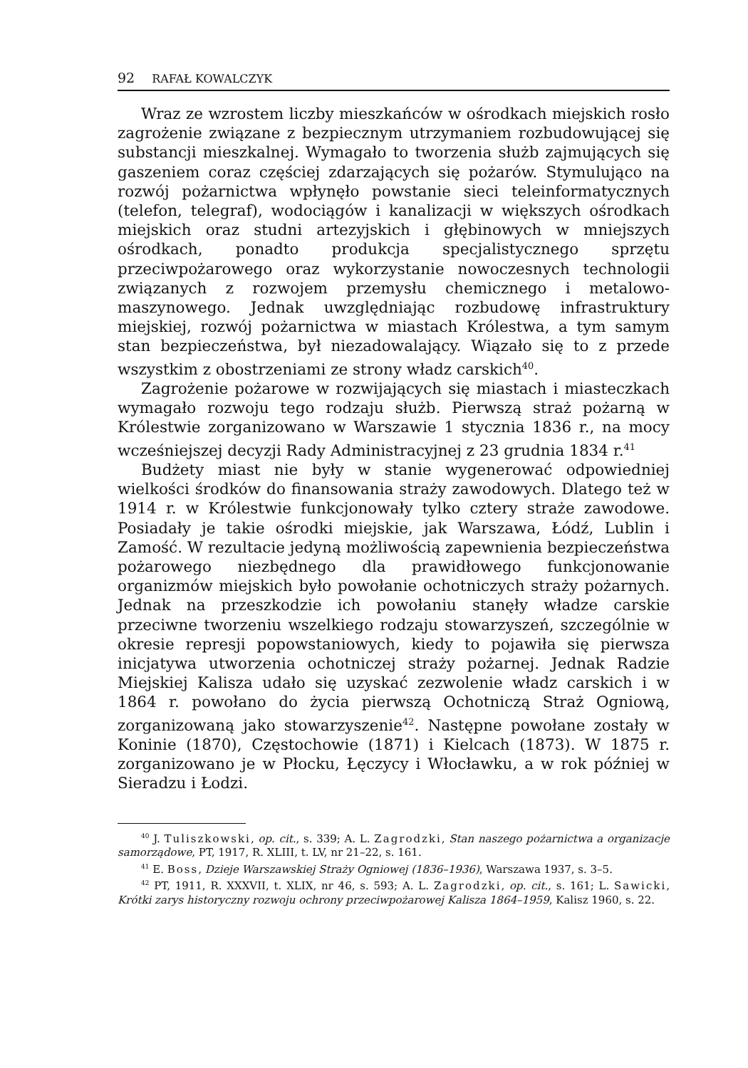92 RAFAŁ KOWALCZYK
Wraz ze wzrostem liczby mieszkańców w ośrodkach miejskich rosło zagrożenie związane z bezpiecznym utrzymaniem rozbudowującej się substancji mieszkalnej. Wymagało to tworzenia służb zajmujących się gaszeniem coraz częściej zdarzających się pożarów. Stymulująco na rozwój pożarnictwa wpłynęło powstanie sieci teleinformatycznych (telefon, telegraf), wodociągów i kanalizacji w większych ośrodkach miejskich oraz studni artezyjskich i głębinowych w mniejszych ośrodkach, ponadto produkcja specjalistycznego sprzętu przeciwpożarowego oraz wykorzystanie nowoczesnych technologii związanych z rozwojem przemysłu chemicznego i metalowo-maszynowego. Jednak uwzględniając rozbudowę infrastruktury miejskiej, rozwój pożarnictwa w miastach Królestwa, a tym samym stan bezpieczeństwa, był niezadowalający. Wiązało się to z przede wszystkim z obostrzeniami ze strony władz carskich<sup>40</sup>.
Zagrożenie pożarowe w rozwijających się miastach i miasteczkach wymagało rozwoju tego rodzaju służb. Pierwszą straż pożarną w Królestwie zorganizowano w Warszawie 1 stycznia 1836 r., na mocy wcześniejszej decyzji Rady Administracyjnej z 23 grudnia 1834 r.<sup>41</sup>
Budżety miast nie były w stanie wygenerować odpowiedniej wielkości środków do finansowania straży zawodowych. Dlatego też w 1914 r. w Królestwie funkcjonowały tylko cztery straże zawodowe. Posiadały je takie ośrodki miejskie, jak Warszawa, Łódź, Lublin i Zamość. W rezultacie jedyną możliwością zapewnienia bezpieczeństwa pożarowego niezbędnego dla prawidłowego funkcjonowanie organizmów miejskich było powołanie ochotniczych straży pożarnych. Jednak na przeszkodzie ich powołaniu stanęły władze carskie przeciwne tworzeniu wszelkiego rodzaju stowarzyszeń, szczególnie w okresie represji popowstaniowych, kiedy to pojawiła się pierwsza inicjatywa utworzenia ochotniczej straży pożarnej. Jednak Radzie Miejskiej Kalisza udało się uzyskać zezwolenie władz carskich i w 1864 r. powołano do życia pierwszą Ochotniczą Straż Ogniową, zorganizowaną jako stowarzyszenie<sup>42</sup>. Następne powołane zostały w Koninie (1870), Częstochowie (1871) i Kielcach (1873). W 1875 r. zorganizowano je w Płocku, Łęczycy i Włocławku, a w rok później w Sieradzu i Łodzi.
<sup>40</sup> J. Tuliszkowski, op. cit., s. 339; A. L. Zagrodzki, Stan naszego pożarnictwa a organizacje samorządowe, PT, 1917, R. XLIII, t. LV, nr 21–22, s. 161.
<sup>41</sup> E. Boss, Dzieje Warszawskiej Straży Ogniowej (1836–1936), Warszawa 1937, s. 3–5.
<sup>42</sup> PT, 1911, R. XXXVII, t. XLIX, nr 46, s. 593; A. L. Zagrodzki, op. cit., s. 161; L. Sawicki, Krótki zarys historyczny rozwoju ochrony przeciwpożarowej Kalisza 1864–1959, Kalisz 1960, s. 22.